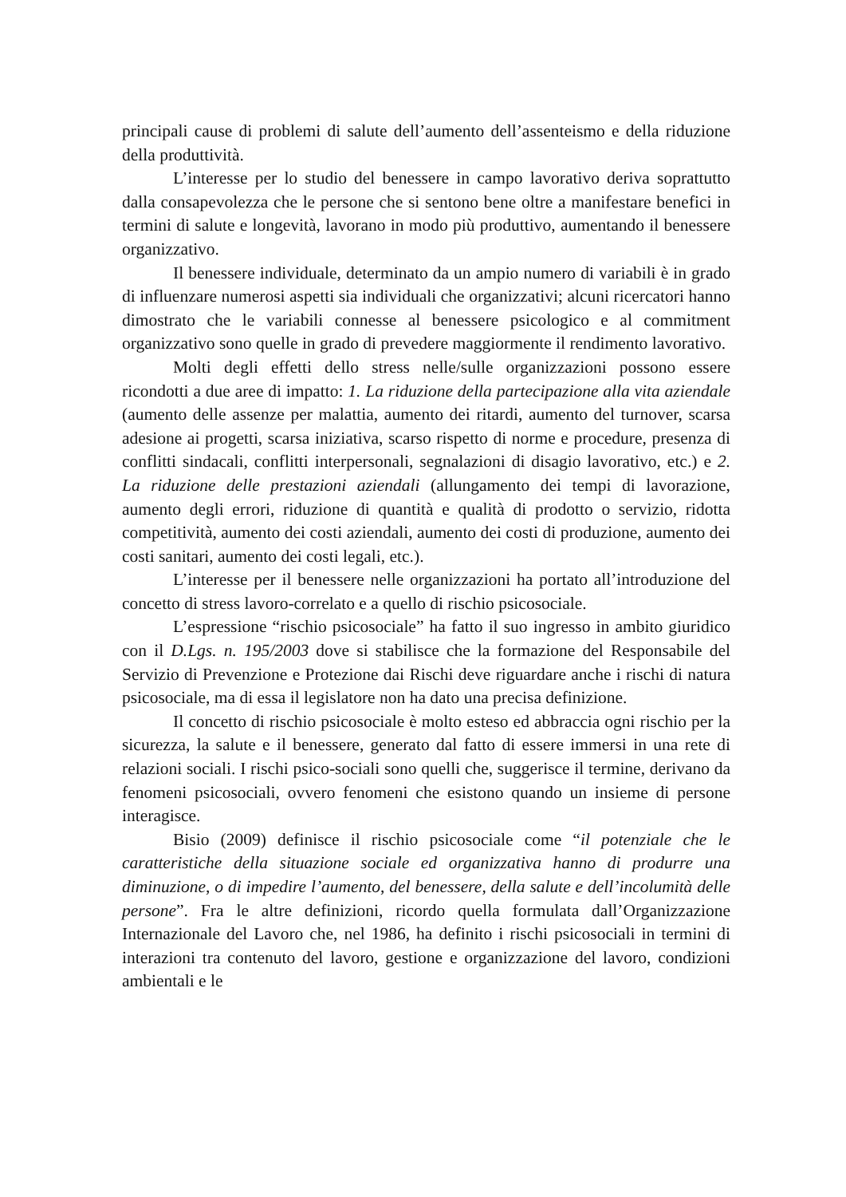principali cause di problemi di salute dell’aumento dell’assenteismo e della riduzione della produttività.
L’interesse per lo studio del benessere in campo lavorativo deriva soprattutto dalla consapevolezza che le persone che si sentono bene oltre a manifestare benefici in termini di salute e longevità, lavorano in modo più produttivo, aumentando il benessere organizzativo.
Il benessere individuale, determinato da un ampio numero di variabili è in grado di influenzare numerosi aspetti sia individuali che organizzativi; alcuni ricercatori hanno dimostrato che le variabili connesse al benessere psicologico e al commitment organizzativo sono quelle in grado di prevedere maggiormente il rendimento lavorativo.
Molti degli effetti dello stress nelle/sulle organizzazioni possono essere ricondotti a due aree di impatto: 1. La riduzione della partecipazione alla vita aziendale (aumento delle assenze per malattia, aumento dei ritardi, aumento del turnover, scarsa adesione ai progetti, scarsa iniziativa, scarso rispetto di norme e procedure, presenza di conflitti sindacali, conflitti interpersonali, segnalazioni di disagio lavorativo, etc.) e 2. La riduzione delle prestazioni aziendali (allungamento dei tempi di lavorazione, aumento degli errori, riduzione di quantità e qualità di prodotto o servizio, ridotta competitività, aumento dei costi aziendali, aumento dei costi di produzione, aumento dei costi sanitari, aumento dei costi legali, etc.).
L’interesse per il benessere nelle organizzazioni ha portato all’introduzione del concetto di stress lavoro-correlato e a quello di rischio psicosociale.
L’espressione “rischio psicosociale” ha fatto il suo ingresso in ambito giuridico con il D.Lgs. n. 195/2003 dove si stabilisce che la formazione del Responsabile del Servizio di Prevenzione e Protezione dai Rischi deve riguardare anche i rischi di natura psicosociale, ma di essa il legislatore non ha dato una precisa definizione.
Il concetto di rischio psicosociale è molto esteso ed abbraccia ogni rischio per la sicurezza, la salute e il benessere, generato dal fatto di essere immersi in una rete di relazioni sociali. I rischi psico-sociali sono quelli che, suggerisce il termine, derivano da fenomeni psicosociali, ovvero fenomeni che esistono quando un insieme di persone interagisce.
Bisio (2009) definisce il rischio psicosociale come “il potenziale che le caratteristiche della situazione sociale ed organizzativa hanno di produrre una diminuzione, o di impedire l’aumento, del benessere, della salute e dell’incolumità delle persone”. Fra le altre definizioni, ricordo quella formulata dall’Organizzazione Internazionale del Lavoro che, nel 1986, ha definito i rischi psicosociali in termini di interazioni tra contenuto del lavoro, gestione e organizzazione del lavoro, condizioni ambientali e le